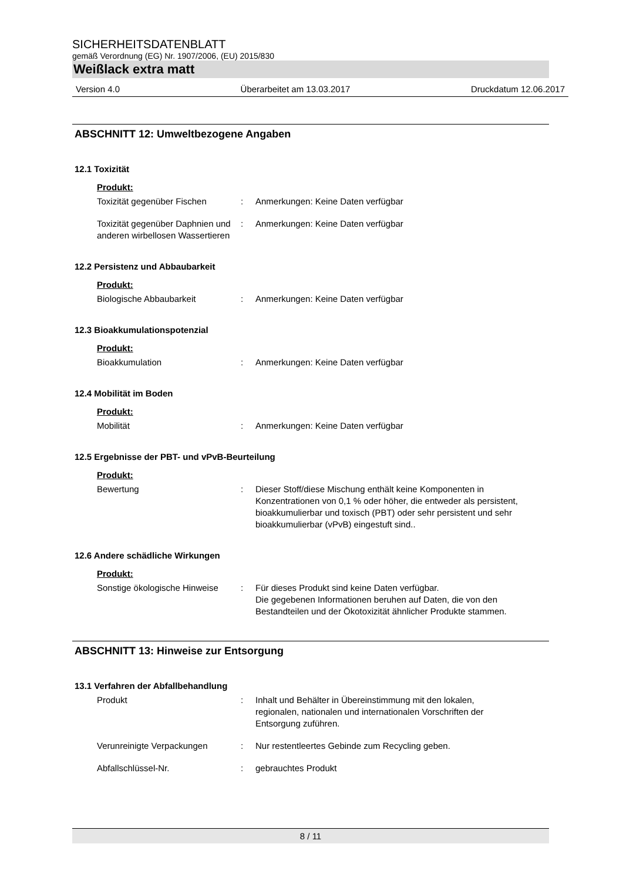SICHERHEITSDATENBLATT
gemäß Verordnung (EG) Nr. 1907/2006, (EU) 2015/830
Weißlack extra matt
Version 4.0 Überarbeitet am 13.03.2017 Druckdatum 12.06.2017
ABSCHNITT 12: Umweltbezogene Angaben
12.1 Toxizität
Produkt:
Toxizität gegenüber Fischen : Anmerkungen: Keine Daten verfügbar
Toxizität gegenüber Daphnien und anderen wirbellosen Wassertieren
: Anmerkungen: Keine Daten verfügbar
12.2 Persistenz und Abbaubarkeit
Produkt:
Biologische Abbaubarkeit : Anmerkungen: Keine Daten verfügbar
12.3 Bioakkumulationspotenzial
Produkt:
Bioakkumulation : Anmerkungen: Keine Daten verfügbar
12.4 Mobilität im Boden
Produkt:
Mobilität : Anmerkungen: Keine Daten verfügbar
12.5 Ergebnisse der PBT- und vPvB-Beurteilung
Produkt:
Bewertung : Dieser Stoff/diese Mischung enthält keine Komponenten in Konzentrationen von 0,1 % oder höher, die entweder als persistent, bioakkumulierbar und toxisch (PBT) oder sehr persistent und sehr bioakkumulierbar (vPvB) eingestuft sind..
12.6 Andere schädliche Wirkungen
Produkt:
Sonstige ökologische Hinweise
: Für dieses Produkt sind keine Daten verfügbar.
Die gegebenen Informationen beruhen auf Daten, die von den Bestandteilen und der Ökotoxizität ähnlicher Produkte stammen.
ABSCHNITT 13: Hinweise zur Entsorgung
13.1 Verfahren der Abfallbehandlung
Produkt : Inhalt und Behälter in Übereinstimmung mit den lokalen, regionalen, nationalen und internationalen Vorschriften der Entsorgung zuführen.
Verunreinigte Verpackungen : Nur restentleertes Gebinde zum Recycling geben.
Abfallschlüssel-Nr. : gebrauchtes Produkt
8 / 11